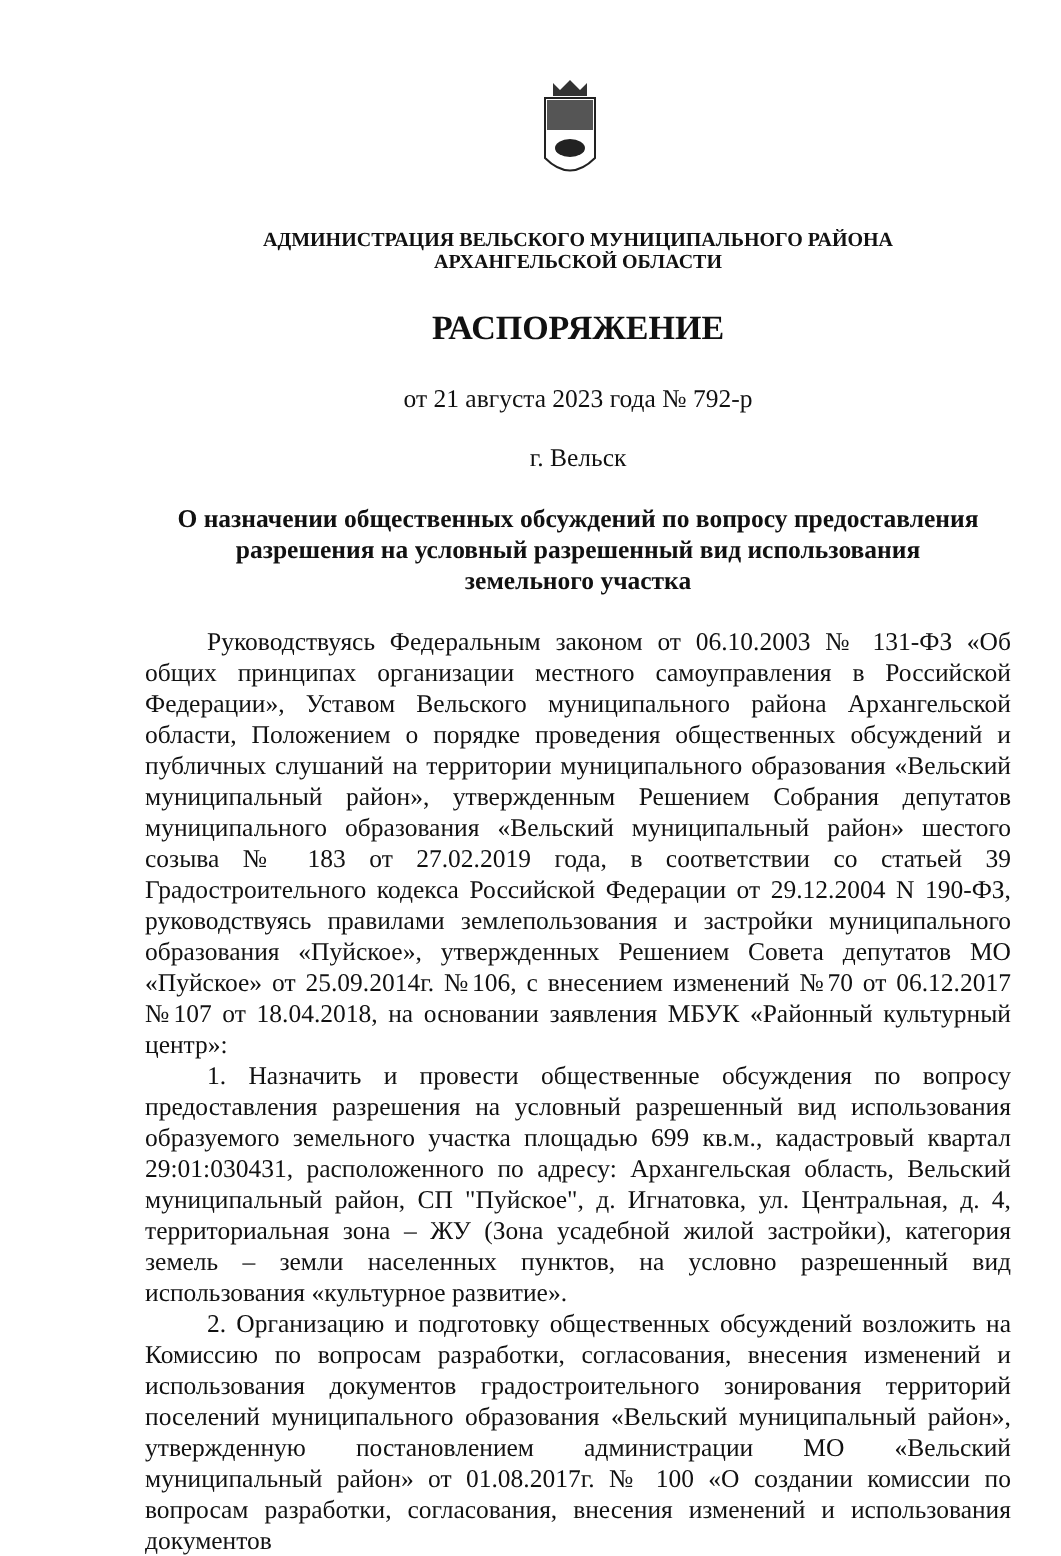АДМИНИСТРАЦИЯ ВЕЛЬСКОГО МУНИЦИПАЛЬНОГО РАЙОНА
АРХАНГЕЛЬСКОЙ ОБЛАСТИ
РАСПОРЯЖЕНИЕ
от 21 августа 2023 года № 792-р
г. Вельск
О назначении общественных обсуждений по вопросу предоставления
разрешения на условный разрешенный вид использования
земельного участка
Руководствуясь Федеральным законом от 06.10.2003 № 131-ФЗ «Об общих принципах организации местного самоуправления в Российской Федерации», Уставом Вельского муниципального района Архангельской области, Положением о порядке проведения общественных обсуждений и публичных слушаний на территории муниципального образования «Вельский муниципальный район», утвержденным Решением Собрания депутатов муниципального образования «Вельский муниципальный район» шестого созыва № 183 от 27.02.2019 года, в соответствии со статьей 39 Градостроительного кодекса Российской Федерации от 29.12.2004 N 190-ФЗ, руководствуясь правилами землепользования и застройки муниципального образования «Пуйское», утвержденных Решением Совета депутатов МО «Пуйское» от 25.09.2014г. №106, с внесением изменений №70 от 06.12.2017 №107 от 18.04.2018, на основании заявления МБУК «Районный культурный центр»:
1. Назначить и провести общественные обсуждения по вопросу предоставления разрешения на условный разрешенный вид использования образуемого земельного участка площадью 699 кв.м., кадастровый квартал 29:01:030431, расположенного по адресу: Архангельская область, Вельский муниципальный район, СП "Пуйское", д. Игнатовка, ул. Центральная, д. 4, территориальная зона – ЖУ (Зона усадебной жилой застройки), категория земель – земли населенных пунктов, на условно разрешенный вид использования «культурное развитие».
2. Организацию и подготовку общественных обсуждений возложить на Комиссию по вопросам разработки, согласования, внесения изменений и использования документов градостроительного зонирования территорий поселений муниципального образования «Вельский муниципальный район», утвержденную постановлением администрации МО «Вельский муниципальный район» от 01.08.2017г. № 100 «О создании комиссии по вопросам разработки, согласования, внесения изменений и использования документов